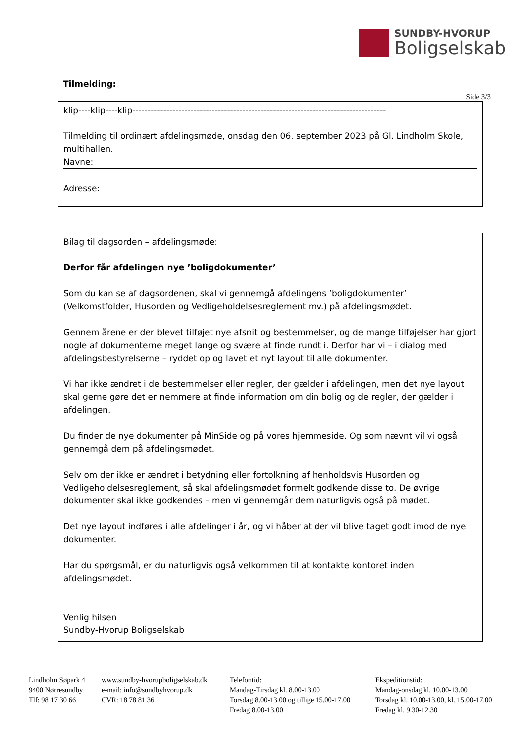SUNDBY-HVORUP
Boligselskab
Tilmelding:
Side 3/3
klip----klip----klip-----------------------------------------------------------------------------------
Tilmelding til ordinært afdelingsmøde, onsdag den 06. september 2023 på Gl. Lindholm Skole, multihallen.
Navne:
Adresse:
Bilag til dagsorden – afdelingsmøde:
Derfor får afdelingen nye ’boligdokumenter’
Som du kan se af dagsordenen, skal vi gennemgå afdelingens ’boligdokumenter’ (Velkomstfolder, Husorden og Vedligeholdelsesreglement mv.) på afdelingsmødet.
Gennem årene er der blevet tilføjet nye afsnit og bestemmelser, og de mange tilføjelser har gjort nogle af dokumenterne meget lange og svære at finde rundt i. Derfor har vi – i dialog med afdelingsbestyrelserne – ryddet op og lavet et nyt layout til alle dokumenter.
Vi har ikke ændret i de bestemmelser eller regler, der gælder i afdelingen, men det nye layout skal gerne gøre det er nemmere at finde information om din bolig og de regler, der gælder i afdelingen.
Du finder de nye dokumenter på MinSide og på vores hjemmeside. Og som nævnt vil vi også gennemgå dem på afdelingsmødet.
Selv om der ikke er ændret i betydning eller fortolkning af henholdsvis Husorden og Vedligeholdelsesreglement, så skal afdelingsmødet formelt godkende disse to. De øvrige dokumenter skal ikke godkendes – men vi gennemgår dem naturligvis også på mødet.
Det nye layout indføres i alle afdelinger i år, og vi håber at der vil blive taget godt imod de nye dokumenter.
Har du spørgsmål, er du naturligvis også velkommen til at kontakte kontoret inden afdelingsmødet.
Venlig hilsen
Sundby-Hvorup Boligselskab
Lindholm Søpark 4
9400 Nørresundby
Tlf: 98 17 30 66
www.sundby-hvorupboligselskab.dk
e-mail: info@sundbyhvorup.dk
CVR: 18 78 81 36
Telefontid:
Mandag-Tirsdag kl. 8.00-13.00
Torsdag 8.00-13.00 og tillige 15.00-17.00
Fredag 8.00-13.00
Ekspeditionstid:
Mandag-onsdag kl. 10.00-13.00
Torsdag kl. 10.00-13.00, kl. 15.00-17.00
Fredag kl. 9.30-12.30